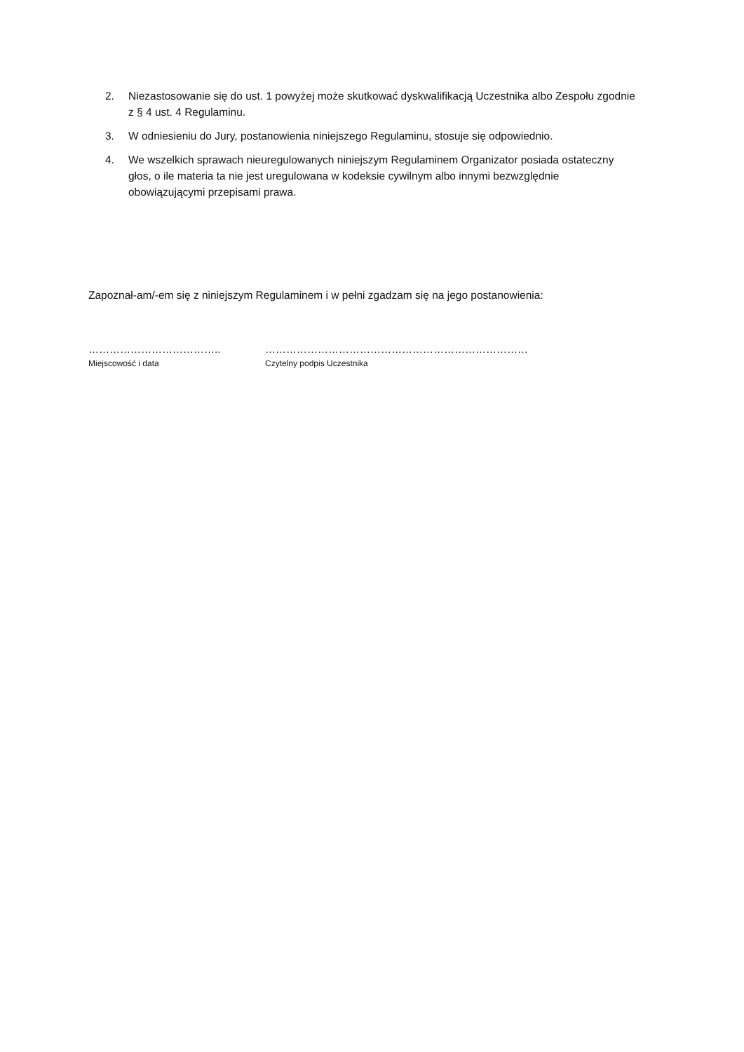2. Niezastosowanie się do ust. 1 powyżej może skutkować dyskwalifikacją Uczestnika albo Zespołu zgodnie z § 4 ust. 4 Regulaminu.
3. W odniesieniu do Jury, postanowienia niniejszego Regulaminu, stosuje się odpowiednio.
4. We wszelkich sprawach nieuregulowanych niniejszym Regulaminem Organizator posiada ostateczny głos, o ile materia ta nie jest uregulowana w kodeksie cywilnym albo innymi bezwzględnie obowiązującymi przepisami prawa.
Zapoznał-am/-em się z niniejszym Regulaminem i w pełni zgadzam się na jego postanowienia:
………………………………..
Miejscowość i data
…………………………………………………………………
Czytelny podpis Uczestnika